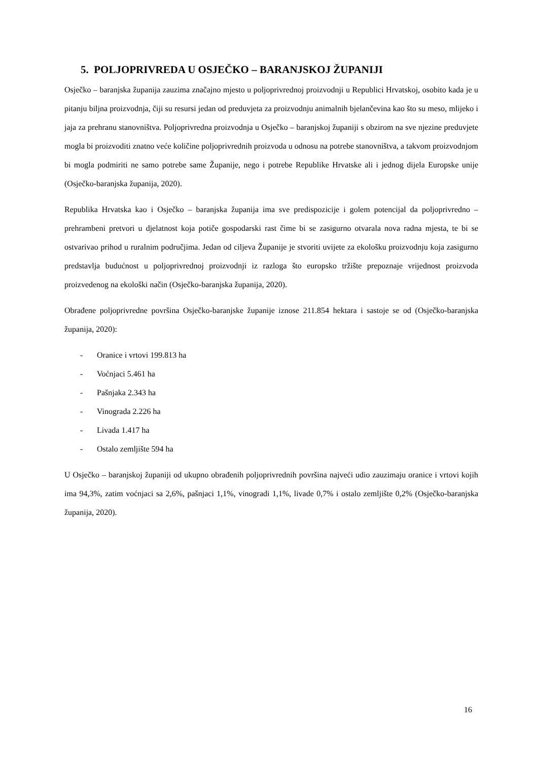5. POLJOPRIVREDA U OSJEČKO – BARANJSKOJ ŽUPANIJI
Osječko – baranjska županija zauzima značajno mjesto u poljoprivrednoj proizvodnji u Republici Hrvatskoj, osobito kada je u pitanju biljna proizvodnja, čiji su resursi jedan od preduvjeta za proizvodnju animalnih bjelančevina kao što su meso, mlijeko i jaja za prehranu stanovništva. Poljoprivredna proizvodnja u Osječko – baranjskoj županiji s obzirom na sve njezine preduvjete mogla bi proizvoditi znatno veće količine poljoprivrednih proizvoda u odnosu na potrebe stanovništva, a takvom proizvodnjom bi mogla podmiriti ne samo potrebe same Županije, nego i potrebe Republike Hrvatske ali i jednog dijela Europske unije (Osječko-baranjska županija, 2020).
Republika Hrvatska kao i Osječko – baranjska županija ima sve predispozicije i golem potencijal da poljoprivredno – prehrambeni pretvori u djelatnost koja potiče gospodarski rast čime bi se zasigurno otvarala nova radna mjesta, te bi se ostvarivao prihod u ruralnim područjima. Jedan od ciljeva Županije je stvoriti uvijete za ekološku proizvodnju koja zasigurno predstavlja budućnost u poljoprivrednoj proizvodnji iz razloga što europsko tržište prepoznaje vrijednost proizvoda proizvedenog na ekološki način (Osječko-baranjska županija, 2020).
Obrađene poljoprivredne površina Osječko-baranjske županije iznose 211.854 hektara i sastoje se od (Osječko-baranjska županija, 2020):
- Oranice i vrtovi 199.813 ha
- Voćnjaci 5.461 ha
- Pašnjaka 2.343 ha
- Vinograda 2.226 ha
- Livada 1.417 ha
- Ostalo zemljište 594 ha
U Osječko – baranjskoj županiji od ukupno obrađenih poljoprivrednih površina najveći udio zauzimaju oranice i vrtovi kojih ima 94,3%, zatim voćnjaci sa 2,6%, pašnjaci 1,1%, vinogradi 1,1%, livade 0,7% i ostalo zemljište 0,2% (Osječko-baranjska županija, 2020).
16